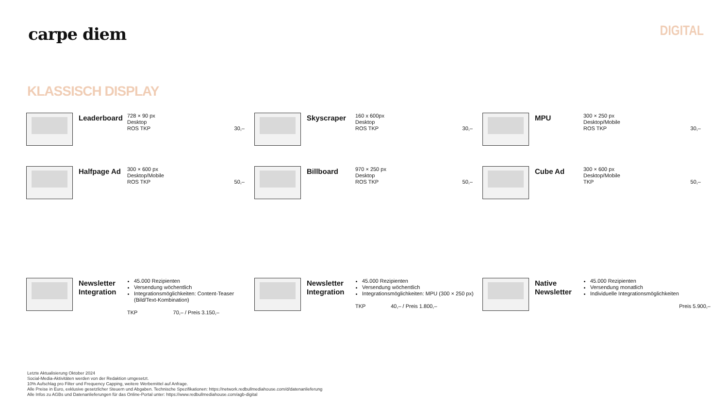carpe diem
DIGITAL
KLASSISCH DISPLAY
Leaderboard
728 × 90 px
Desktop
ROS TKP
30,–
Skyscraper
160 x 600px
Desktop
ROS TKP
30,–
MPU
300 × 250 px
Desktop/Mobile
ROS TKP
30,–
Halfpage Ad
300 × 600 px
Desktop/Mobile
ROS TKP
50,–
Billboard
970 × 250 px
Desktop
ROS TKP
50,–
Cube Ad
300 × 600 px
Desktop/Mobile
TKP
50,–
Newsletter Integration
45.000 Rezipienten
Versendung wöchentlich
Integrationsmöglichkeiten: Content-Teaser (Bild/Text-Kombination)
TKP 70,– / Preis 3.150,–
Newsletter Integration
45.000 Rezipienten
Versendung wöchentlich
Integrationsmöglichkeiten: MPU (300 × 250 px)
TKP 40,– / Preis 1.800,–
Native Newsletter
45.000 Rezipienten
Versendung monatlich
Individuelle Integrationsmöglichkeiten
Preis 5.900,–
Letzte Aktualisierung Oktober 2024
Social-Media-Aktivitäten werden von der Redaktion umgesetzt.
10% Aufschlag pro Filter und Frequency Capping, weitere Werbemittel auf Anfrage.
Alle Preise in Euro, exklusive gesetzlicher Steuern und Abgaben. Technische Spezifikationen: https://network.redbullmediahouse.com/d/datenanlieferung
Alle Infos zu AGBs und Datenanlieferungen für das Online-Portal unter: https://www.redbullmediahouse.com/agb-digital